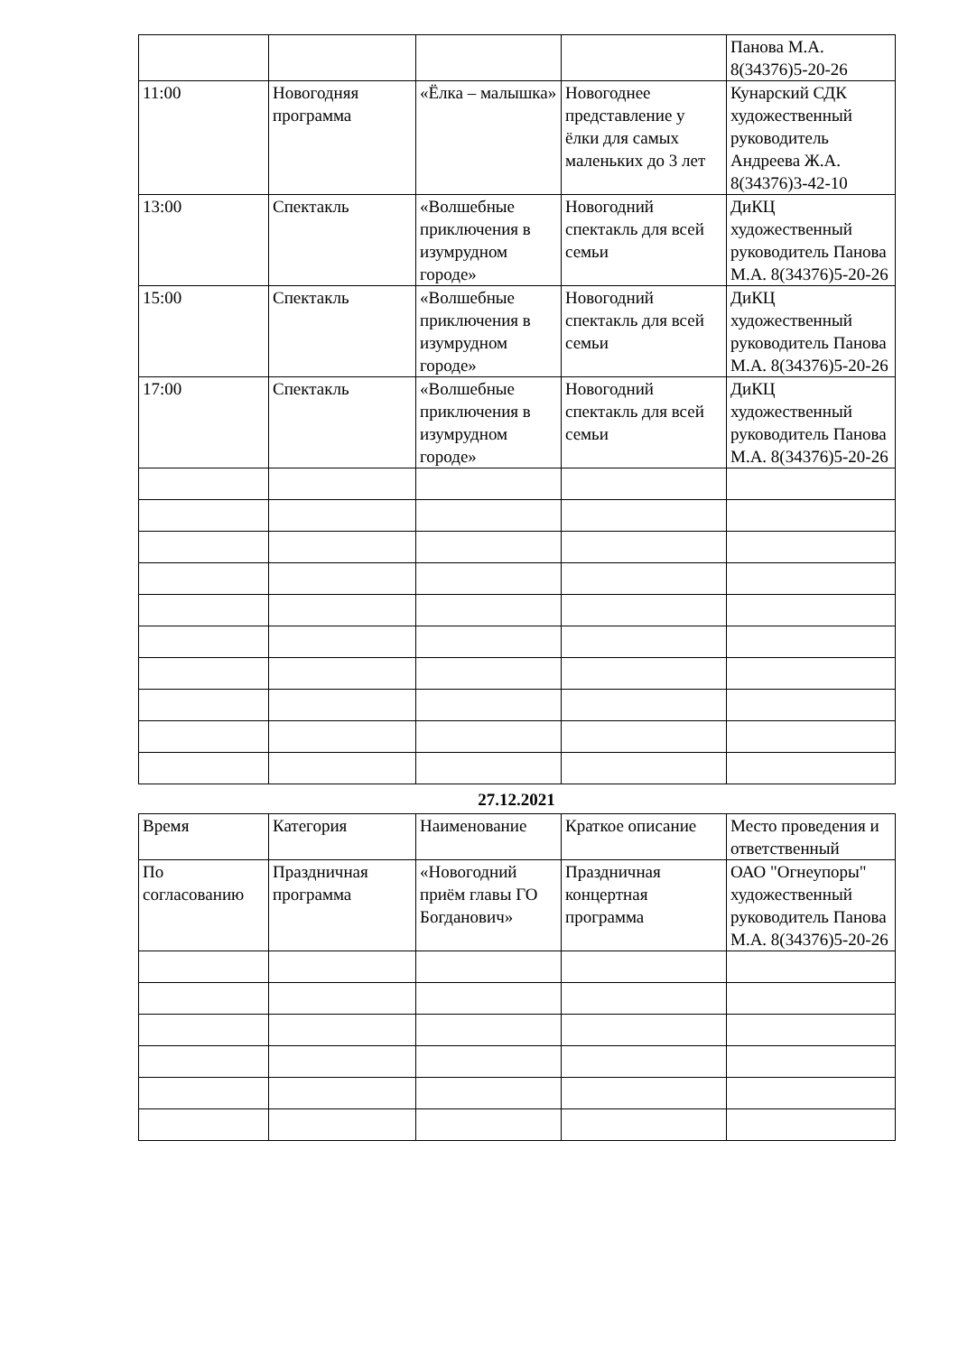| | | | | Панова М.А. 8(34376)5-20-26 |
| 11:00 | Новогодняя программа | «Ёлка – малышка» | Новогоднее представление у ёлки для самых маленьких до 3 лет | Кунарский СДК художественный руководитель Андреева Ж.А. 8(34376)3-42-10 |
| 13:00 | Спектакль | «Волшебные приключения в изумрудном городе» | Новогодний спектакль для всей семьи | ДиКЦ художественный руководитель Панова М.А. 8(34376)5-20-26 |
| 15:00 | Спектакль | «Волшебные приключения в изумрудном городе» | Новогодний спектакль для всей семьи | ДиКЦ художественный руководитель Панова М.А. 8(34376)5-20-26 |
| 17:00 | Спектакль | «Волшебные приключения в изумрудном городе» | Новогодний спектакль для всей семьи | ДиКЦ художественный руководитель Панова М.А. 8(34376)5-20-26 |
27.12.2021
| Время | Категория | Наименование | Краткое описание | Место проведения и ответственный |
| --- | --- | --- | --- | --- |
| По согласованию | Праздничная программа | «Новогодний приём главы ГО Богданович» | Праздничная концертная программа | ОАО "Огнеупоры" художественный руководитель Панова М.А. 8(34376)5-20-26 |